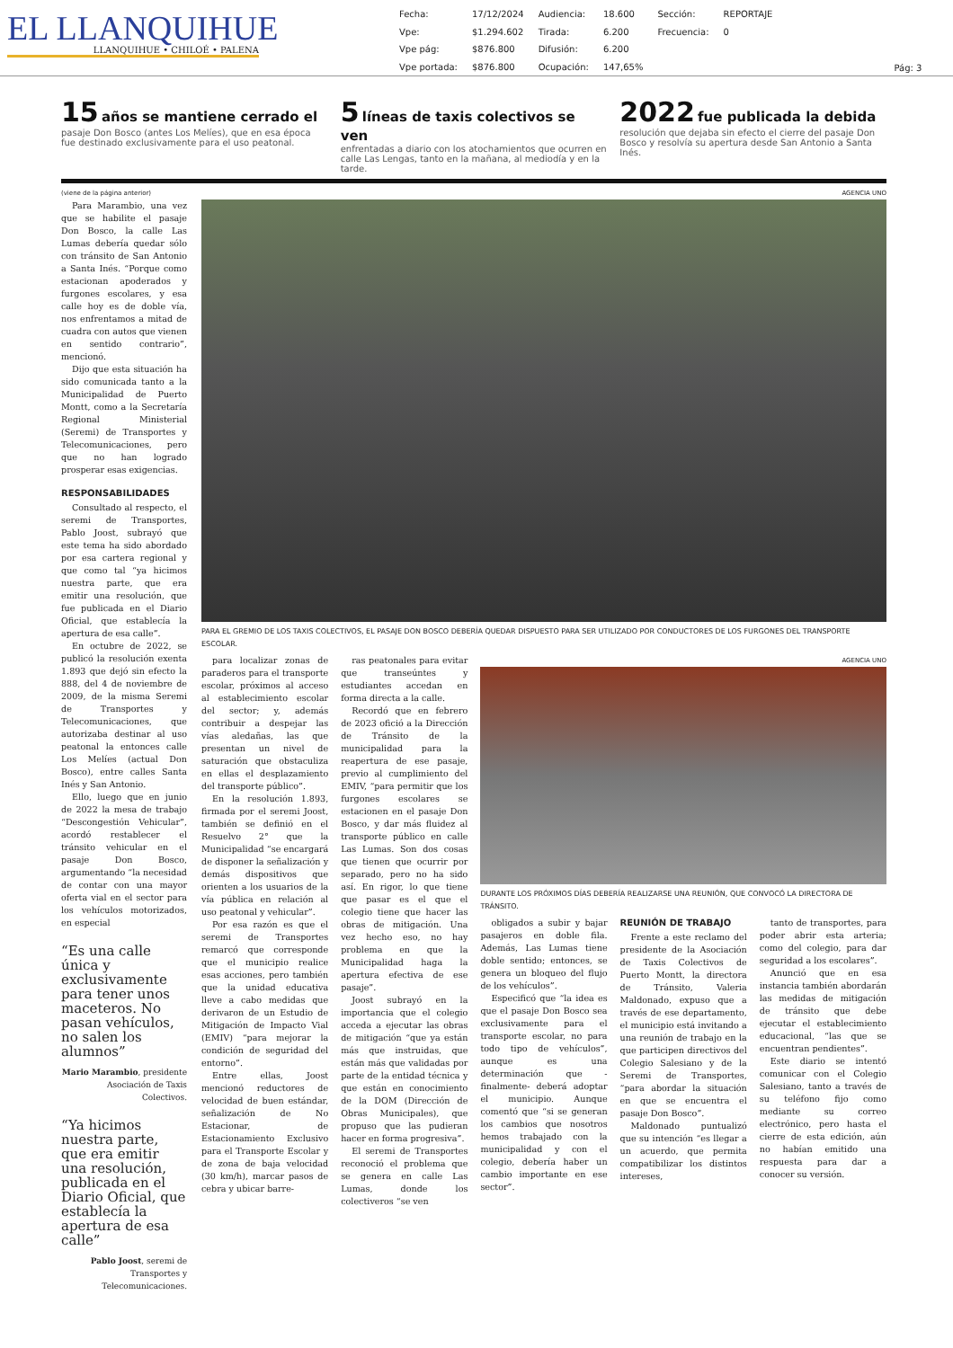EL LLANQUIHUE
LLANQUIHUE • CHILOÉ • PALENA
| Fecha: | 17/12/2024 | Audiencia: | 18.600 | Sección: | REPORTAJE |
| Vpe: | $1.294.602 | Tirada: | 6.200 | Frecuencia: | 0 |
| Vpe pág: | $876.800 | Difusión: | 6.200 | | |
| Vpe portada: | $876.800 | Ocupación: | 147,65% | | |
Pág: 3
15 años se mantiene cerrado el
pasaje Don Bosco (antes Los Melíes), que en esa época fue destinado exclusivamente para el uso peatonal.
5 líneas de taxis colectivos se ven
enfrentadas a diario con los atochamientos que ocurren en calle Las Lengas, tanto en la mañana, al mediodía y en la tarde.
2022 fue publicada la debida
resolución que dejaba sin efecto el cierre del pasaje Don Bosco y resolvía su apertura desde San Antonio a Santa Inés.
(viene de la página anterior)
Para Marambio, una vez que se habilite el pasaje Don Bosco, la calle Las Lumas debería quedar sólo con tránsito de San Antonio a Santa Inés. “Porque como estacionan apoderados y furgones escolares, y esa calle hoy es de doble vía, nos enfrentamos a mitad de cuadra con autos que vienen en sentido contrario”, mencionó.
Dijo que esta situación ha sido comunicada tanto a la Municipalidad de Puerto Montt, como a la Secretaría Regional Ministerial (Seremi) de Transportes y Telecomunicaciones, pero que no han logrado prosperar esas exigencias.
RESPONSABILIDADES
Consultado al respecto, el seremi de Transportes, Pablo Joost, subrayó que este tema ha sido abordado por esa cartera regional y que como tal “ya hicimos nuestra parte, que era emitir una resolución, que fue publicada en el Diario Oficial, que establecía la apertura de esa calle”.
En octubre de 2022, se publicó la resolución exenta 1.893 que dejó sin efecto la 888, del 4 de noviembre de 2009, de la misma Seremi de Transportes y Telecomunicaciones, que autorizaba destinar al uso peatonal la entonces calle Los Melíes (actual Don Bosco), entre calles Santa Inés y San Antonio.
Ello, luego que en junio de 2022 la mesa de trabajo “Descongestión Vehicular”, acordó restablecer el tránsito vehicular en el pasaje Don Bosco, argumentando “la necesidad de contar con una mayor oferta vial en el sector para los vehículos motorizados, en especial
“Es una calle única y exclusivamente para tener unos maceteros. No pasan vehículos, no salen los alumnos”
Mario Marambio, presidente Asociación de Taxis Colectivos.
“Ya hicimos nuestra parte, que era emitir una resolución, publicada en el Diario Oficial, que establecía la apertura de esa calle”
Pablo Joost, seremi de Transportes y Telecomunicaciones.
AGENCIA UNO
PARA EL GREMIO DE LOS TAXIS COLECTIVOS, EL PASAJE DON BOSCO DEBERÍA QUEDAR DISPUESTO PARA SER UTILIZADO POR CONDUCTORES DE LOS FURGONES DEL TRANSPORTE ESCOLAR.
para localizar zonas de paraderos para el transporte escolar, próximos al acceso al establecimiento escolar del sector; y, además contribuir a despejar las vías aledañas, las que presentan un nivel de saturación que obstaculiza en ellas el desplazamiento del transporte público”.
En la resolución 1.893, firmada por el seremi Joost, también se definió en el Resuelvo 2° que la Municipalidad “se encargará de disponer la señalización y demás dispositivos que orienten a los usuarios de la vía pública en relación al uso peatonal y vehicular”.
Por esa razón es que el seremi de Transportes remarcó que corresponde que el municipio realice esas acciones, pero también que la unidad educativa lleve a cabo medidas que derivaron de un Estudio de Mitigación de Impacto Vial (EMIV) “para mejorar la condición de seguridad del entorno”.
Entre ellas, Joost mencionó reductores de velocidad de buen estándar, señalización de No Estacionar, de Estacionamiento Exclusivo para el Transporte Escolar y de zona de baja velocidad (30 km/h), marcar pasos de cebra y ubicar barre-
ras peatonales para evitar que transeúntes y estudiantes accedan en forma directa a la calle.
Recordó que en febrero de 2023 ofició a la Dirección de Tránsito de la municipalidad para la reapertura de ese pasaje, previo al cumplimiento del EMIV, “para permitir que los furgones escolares se estacionen en el pasaje Don Bosco, y dar más fluidez al transporte público en calle Las Lumas. Son dos cosas que tienen que ocurrir por separado, pero no ha sido así. En rigor, lo que tiene que pasar es el que el colegio tiene que hacer las obras de mitigación. Una vez hecho eso, no hay problema en que la Municipalidad haga la apertura efectiva de ese pasaje”.
Joost subrayó en la importancia que el colegio acceda a ejecutar las obras de mitigación “que ya están más que instruidas, que están más que validadas por parte de la entidad técnica y que están en conocimiento de la DOM (Dirección de Obras Municipales), que propuso que las pudieran hacer en forma progresiva”.
El seremi de Transportes reconoció el problema que se genera en calle Las Lumas, donde los colectiveros “se ven
AGENCIA UNO
DURANTE LOS PRÓXIMOS DÍAS DEBERÍA REALIZARSE UNA REUNIÓN, QUE CONVOCÓ LA DIRECTORA DE TRÁNSITO.
obligados a subir y bajar pasajeros en doble fila. Además, Las Lumas tiene doble sentido; entonces, se genera un bloqueo del flujo de los vehículos”.
Especificó que “la idea es que el pasaje Don Bosco sea exclusivamente para el transporte escolar, no para todo tipo de vehículos”, aunque es una determinación que -finalmente- deberá adoptar el municipio. Aunque comentó que “si se generan los cambios que nosotros hemos trabajado con la municipalidad y con el colegio, debería haber un cambio importante en ese sector”.
REUNIÓN DE TRABAJO
Frente a este reclamo del presidente de la Asociación de Taxis Colectivos de Puerto Montt, la directora de Tránsito, Valeria Maldonado, expuso que a través de ese departamento, el municipio está invitando a una reunión de trabajo en la que participen directivos del Colegio Salesiano y de la Seremi de Transportes, “para abordar la situación en que se encuentra el pasaje Don Bosco”.
Maldonado puntualizó que su intención “es llegar a un acuerdo, que permita compatibilizar los distintos intereses,
tanto de transportes, para poder abrir esta arteria; como del colegio, para dar seguridad a los escolares”.
Anunció que en esa instancia también abordarán las medidas de mitigación de tránsito que debe ejecutar el establecimiento educacional, “las que se encuentran pendientes”.
Este diario se intentó comunicar con el Colegio Salesiano, tanto a través de su teléfono fijo como mediante su correo electrónico, pero hasta el cierre de esta edición, aún no habían emitido una respuesta para dar a conocer su versión.